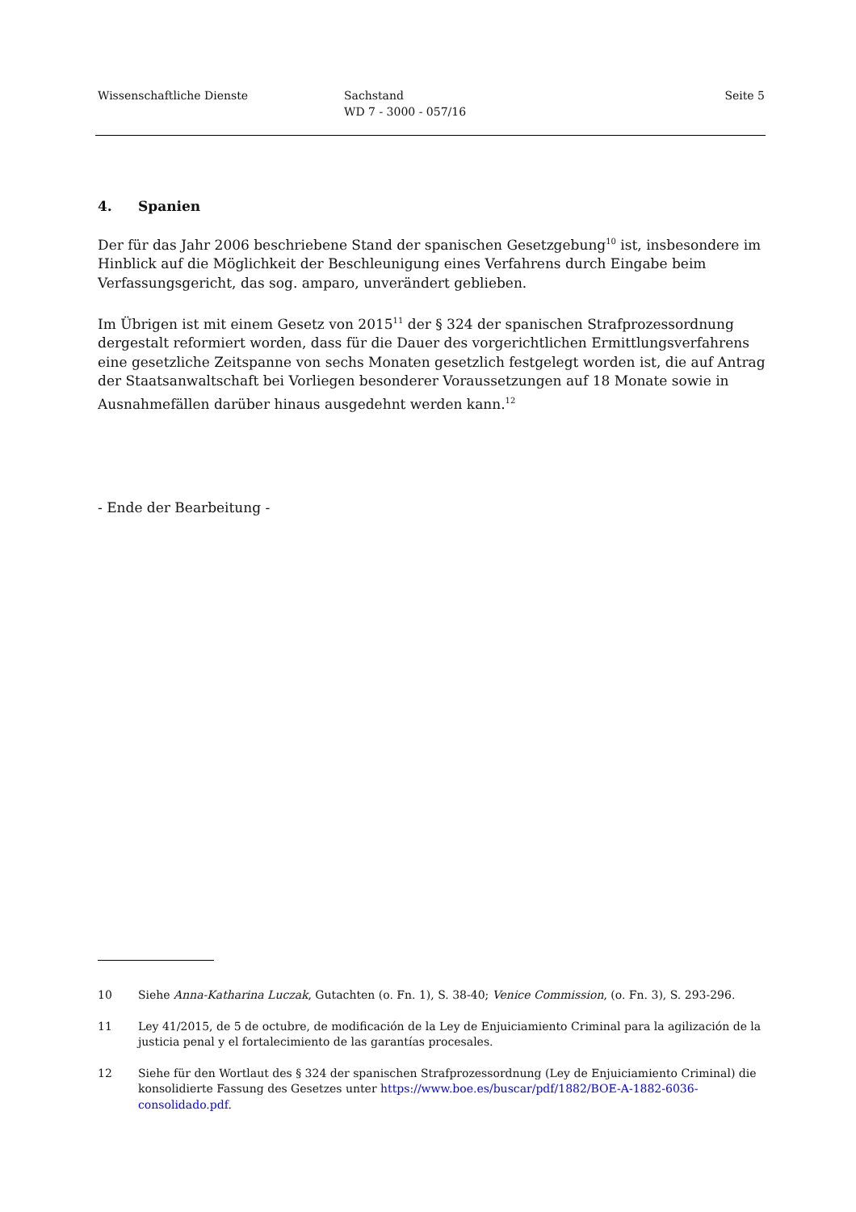Wissenschaftliche Dienste Sachstand
WD 7 - 3000 - 057/16
Seite 5
4. Spanien
Der für das Jahr 2006 beschriebene Stand der spanischen Gesetzgebung<sup>10</sup> ist, insbesondere im Hinblick auf die Möglichkeit der Beschleunigung eines Verfahrens durch Eingabe beim Verfassungsgericht, das sog. amparo, unverändert geblieben.
Im Übrigen ist mit einem Gesetz von 2015<sup>11</sup> der § 324 der spanischen Strafprozessordnung dergestalt reformiert worden, dass für die Dauer des vorgerichtlichen Ermittlungsverfahrens eine gesetzliche Zeitspanne von sechs Monaten gesetzlich festgelegt worden ist, die auf Antrag der Staatsanwaltschaft bei Vorliegen besonderer Voraussetzungen auf 18 Monate sowie in Ausnahmefällen darüber hinaus ausgedehnt werden kann.<sup>12</sup>
- Ende der Bearbeitung -
10 Siehe Anna-Katharina Luczak, Gutachten (o. Fn. 1), S. 38-40; Venice Commission, (o. Fn. 3), S. 293-296.
11 Ley 41/2015, de 5 de octubre, de modificación de la Ley de Enjuiciamiento Criminal para la agilización de la justicia penal y el fortalecimiento de las garantías procesales.
12 Siehe für den Wortlaut des § 324 der spanischen Strafprozessordnung (Ley de Enjuiciamiento Criminal) die konsolidierte Fassung des Gesetzes unter https://www.boe.es/buscar/pdf/1882/BOE-A-1882-6036-consolidado.pdf.